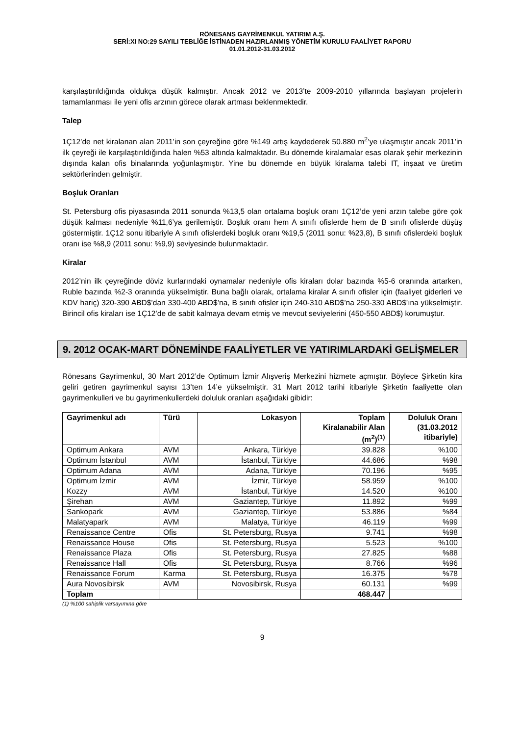RÖNESANS GAYRİMENKUL YATIRIM A.Ş.
SERİ:XI NO:29 SAYILI TEBLİĞE İSTİNADEN HAZIRLANMIŞ YÖNETİM KURULU FAALİYET RAPORU
01.01.2012-31.03.2012
karşılaştırıldığında oldukça düşük kalmıştır. Ancak 2012 ve 2013’te 2009-2010 yıllarında başlayan projelerin tamamlanması ile yeni ofis arzının görece olarak artması beklenmektedir.
Talep
1Ç12’de net kiralanan alan 2011’in son çeyreğine göre %149 artış kaydederek 50.880 m<sup>2</sup>’ye ulaşmıştır ancak 2011’in ilk çeyreği ile karşılaştırıldığında halen %53 altında kalmaktadır. Bu dönemde kiralamalar esas olarak şehir merkezinin dışında kalan ofis binalarında yoğunlaşmıştır. Yine bu dönemde en büyük kiralama talebi IT, inşaat ve üretim sektörlerinden gelmiştir.
Boşluk Oranları
St. Petersburg ofis piyasasında 2011 sonunda %13,5 olan ortalama boşluk oranı 1Ç12’de yeni arzın talebe göre çok düşük kalması nedeniyle %11,6’ya gerilemiştir. Boşluk oranı hem A sınıfı ofislerde hem de B sınıfı ofislerde düşüş göstermiştir. 1Ç12 sonu itibariyle A sınıfı ofislerdeki boşluk oranı %19,5 (2011 sonu: %23,8), B sınıfı ofislerdeki boşluk oranı ise %8,9 (2011 sonu: %9,9) seviyesinde bulunmaktadır.
Kiralar
2012’nin ilk çeyreğinde döviz kurlarındaki oynamalar nedeniyle ofis kiraları dolar bazında %5-6 oranında artarken, Ruble bazında %2-3 oranında yükselmiştir. Buna bağlı olarak, ortalama kiralar A sınıfı ofisler için (faaliyet giderleri ve KDV hariç) 320-390 ABD$’dan 330-400 ABD$’na, B sınıfı ofisler için 240-310 ABD$’na 250-330 ABD$’ına yükselmiştir. Birincil ofis kiraları ise 1Ç12’de de sabit kalmaya devam etmiş ve mevcut seviyelerini (450-550 ABD$) korumuştur.
9. 2012 OCAK-MART DÖNEMİNDE FAALİYETLER VE YATIRIMLARDAKİ GELİŞMELER
Rönesans Gayrimenkul, 30 Mart 2012’de Optimum İzmir Alışveriş Merkezini hizmete açmıştır. Böylece Şirketin kira geliri getiren gayrimenkul sayısı 13’ten 14’e yükselmiştir. 31 Mart 2012 tarihi itibariyle Şirketin faaliyette olan gayrimenkulleri ve bu gayrimenkullerdeki doluluk oranları aşağıdaki gibidir:
| Gayrimenkul adı | Türü | Lokasyon | Toplam Kiralanabilir Alan (m<sup>2</sup>)<sup>(1)</sup> | Doluluk Oranı (31.03.2012 itibariyle) |
| --- | --- | --- | --- | --- |
| Optimum Ankara | AVM | Ankara, Türkiye | 39.828 | %100 |
| Optimum İstanbul | AVM | İstanbul, Türkiye | 44.686 | %98 |
| Optimum Adana | AVM | Adana, Türkiye | 70.196 | %95 |
| Optimum İzmir | AVM | İzmir, Türkiye | 58.959 | %100 |
| Kozzy | AVM | İstanbul, Türkiye | 14.520 | %100 |
| Şirehan | AVM | Gaziantep, Türkiye | 11.892 | %99 |
| Sankopark | AVM | Gaziantep, Türkiye | 53.886 | %84 |
| Malatyapark | AVM | Malatya, Türkiye | 46.119 | %99 |
| Renaissance Centre | Ofis | St. Petersburg, Rusya | 9.741 | %98 |
| Renaissance House | Ofis | St. Petersburg, Rusya | 5.523 | %100 |
| Renaissance Plaza | Ofis | St. Petersburg, Rusya | 27.825 | %88 |
| Renaissance Hall | Ofis | St. Petersburg, Rusya | 8.766 | %96 |
| Renaissance Forum | Karma | St. Petersburg, Rusya | 16.375 | %78 |
| Aura Novosibirsk | AVM | Novosibirsk, Rusya | 60.131 | %99 |
| Toplam | | | 468.447 | |
(1) %100 sahiplik varsayımına göre
9